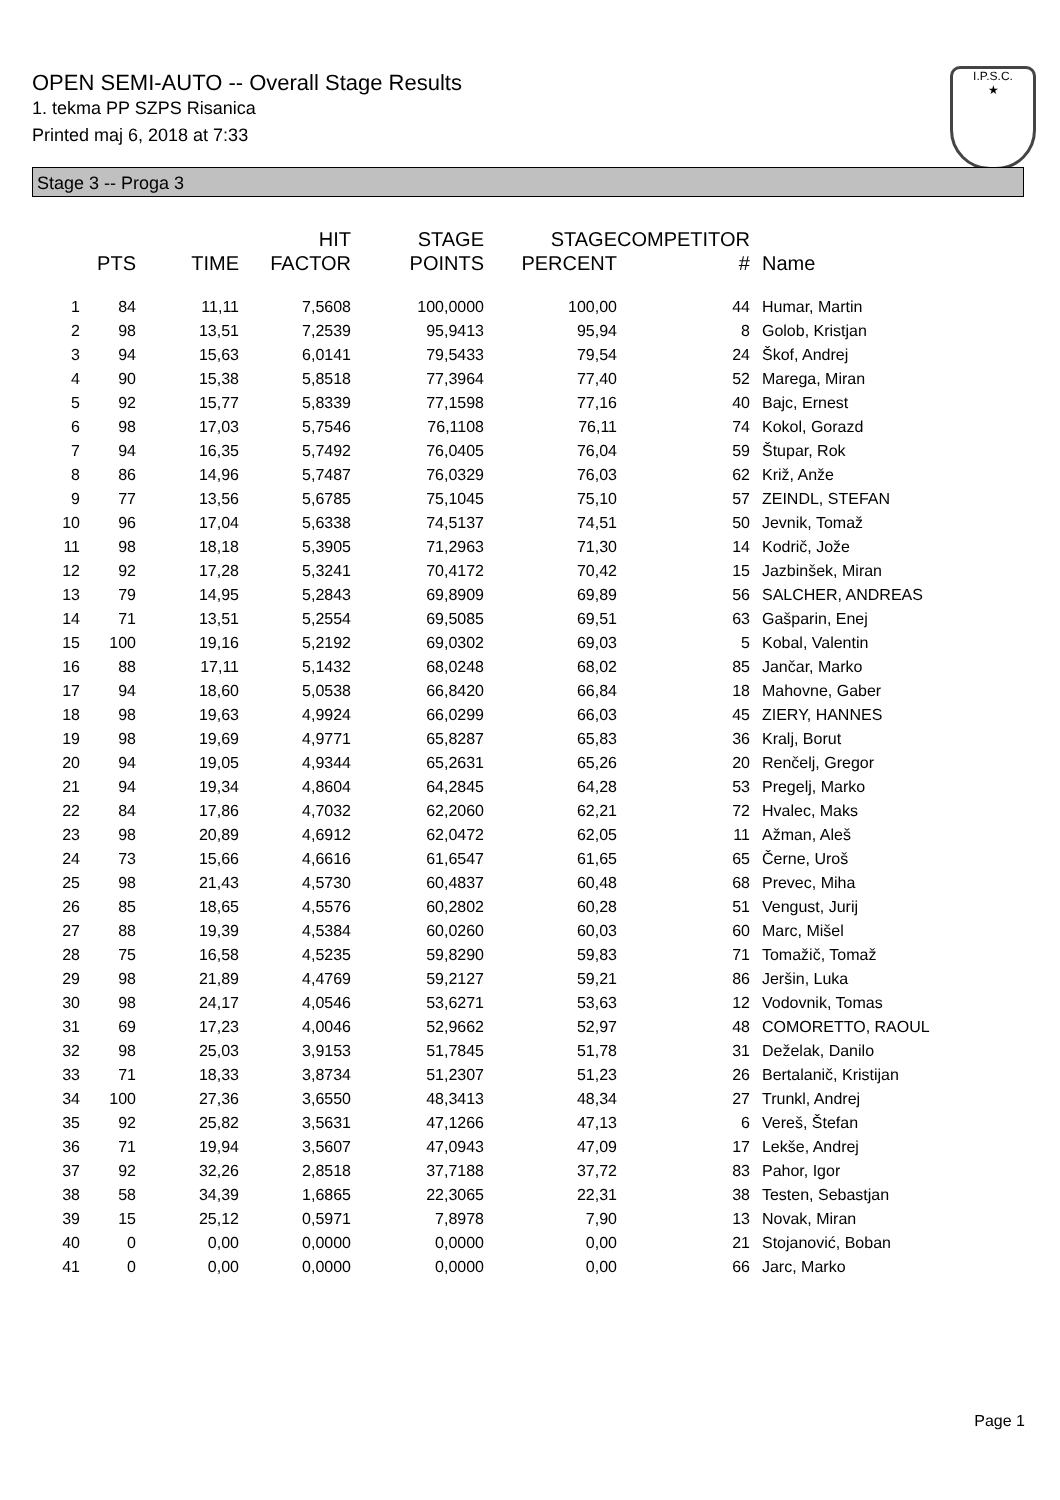OPEN SEMI-AUTO -- Overall Stage Results
1. tekma PP SZPS Risanica
Printed maj 6, 2018 at 7:33
I.P.S.C.
★
Stage 3 -- Proga 3
| | PTS | TIME | HIT FACTOR | STAGE POINTS | STAGE PERCENT | COMPETITOR # | Name |
| --- | --- | --- | --- | --- | --- | --- | --- |
| 1 | 84 | 11,11 | 7,5608 | 100,0000 | 100,00 | 44 | Humar, Martin |
| 2 | 98 | 13,51 | 7,2539 | 95,9413 | 95,94 | 8 | Golob, Kristjan |
| 3 | 94 | 15,63 | 6,0141 | 79,5433 | 79,54 | 24 | Škof, Andrej |
| 4 | 90 | 15,38 | 5,8518 | 77,3964 | 77,40 | 52 | Marega, Miran |
| 5 | 92 | 15,77 | 5,8339 | 77,1598 | 77,16 | 40 | Bajc, Ernest |
| 6 | 98 | 17,03 | 5,7546 | 76,1108 | 76,11 | 74 | Kokol, Gorazd |
| 7 | 94 | 16,35 | 5,7492 | 76,0405 | 76,04 | 59 | Štupar, Rok |
| 8 | 86 | 14,96 | 5,7487 | 76,0329 | 76,03 | 62 | Križ, Anže |
| 9 | 77 | 13,56 | 5,6785 | 75,1045 | 75,10 | 57 | ZEINDL, STEFAN |
| 10 | 96 | 17,04 | 5,6338 | 74,5137 | 74,51 | 50 | Jevnik, Tomaž |
| 11 | 98 | 18,18 | 5,3905 | 71,2963 | 71,30 | 14 | Kodrič, Jože |
| 12 | 92 | 17,28 | 5,3241 | 70,4172 | 70,42 | 15 | Jazbinšek, Miran |
| 13 | 79 | 14,95 | 5,2843 | 69,8909 | 69,89 | 56 | SALCHER, ANDREAS |
| 14 | 71 | 13,51 | 5,2554 | 69,5085 | 69,51 | 63 | Gašparin, Enej |
| 15 | 100 | 19,16 | 5,2192 | 69,0302 | 69,03 | 5 | Kobal, Valentin |
| 16 | 88 | 17,11 | 5,1432 | 68,0248 | 68,02 | 85 | Jančar, Marko |
| 17 | 94 | 18,60 | 5,0538 | 66,8420 | 66,84 | 18 | Mahovne, Gaber |
| 18 | 98 | 19,63 | 4,9924 | 66,0299 | 66,03 | 45 | ZIERY, HANNES |
| 19 | 98 | 19,69 | 4,9771 | 65,8287 | 65,83 | 36 | Kralj, Borut |
| 20 | 94 | 19,05 | 4,9344 | 65,2631 | 65,26 | 20 | Renčelj, Gregor |
| 21 | 94 | 19,34 | 4,8604 | 64,2845 | 64,28 | 53 | Pregelj, Marko |
| 22 | 84 | 17,86 | 4,7032 | 62,2060 | 62,21 | 72 | Hvalec, Maks |
| 23 | 98 | 20,89 | 4,6912 | 62,0472 | 62,05 | 11 | Ažman, Aleš |
| 24 | 73 | 15,66 | 4,6616 | 61,6547 | 61,65 | 65 | Černe, Uroš |
| 25 | 98 | 21,43 | 4,5730 | 60,4837 | 60,48 | 68 | Prevec, Miha |
| 26 | 85 | 18,65 | 4,5576 | 60,2802 | 60,28 | 51 | Vengust, Jurij |
| 27 | 88 | 19,39 | 4,5384 | 60,0260 | 60,03 | 60 | Marc, Mišel |
| 28 | 75 | 16,58 | 4,5235 | 59,8290 | 59,83 | 71 | Tomažič, Tomaž |
| 29 | 98 | 21,89 | 4,4769 | 59,2127 | 59,21 | 86 | Jeršin, Luka |
| 30 | 98 | 24,17 | 4,0546 | 53,6271 | 53,63 | 12 | Vodovnik, Tomas |
| 31 | 69 | 17,23 | 4,0046 | 52,9662 | 52,97 | 48 | COMORETTO, RAOUL |
| 32 | 98 | 25,03 | 3,9153 | 51,7845 | 51,78 | 31 | Deželak, Danilo |
| 33 | 71 | 18,33 | 3,8734 | 51,2307 | 51,23 | 26 | Bertalanič, Kristijan |
| 34 | 100 | 27,36 | 3,6550 | 48,3413 | 48,34 | 27 | Trunkl, Andrej |
| 35 | 92 | 25,82 | 3,5631 | 47,1266 | 47,13 | 6 | Vereš, Štefan |
| 36 | 71 | 19,94 | 3,5607 | 47,0943 | 47,09 | 17 | Lekše, Andrej |
| 37 | 92 | 32,26 | 2,8518 | 37,7188 | 37,72 | 83 | Pahor, Igor |
| 38 | 58 | 34,39 | 1,6865 | 22,3065 | 22,31 | 38 | Testen, Sebastjan |
| 39 | 15 | 25,12 | 0,5971 | 7,8978 | 7,90 | 13 | Novak, Miran |
| 40 | 0 | 0,00 | 0,0000 | 0,0000 | 0,00 | 21 | Stojanović, Boban |
| 41 | 0 | 0,00 | 0,0000 | 0,0000 | 0,00 | 66 | Jarc, Marko |
Page 1